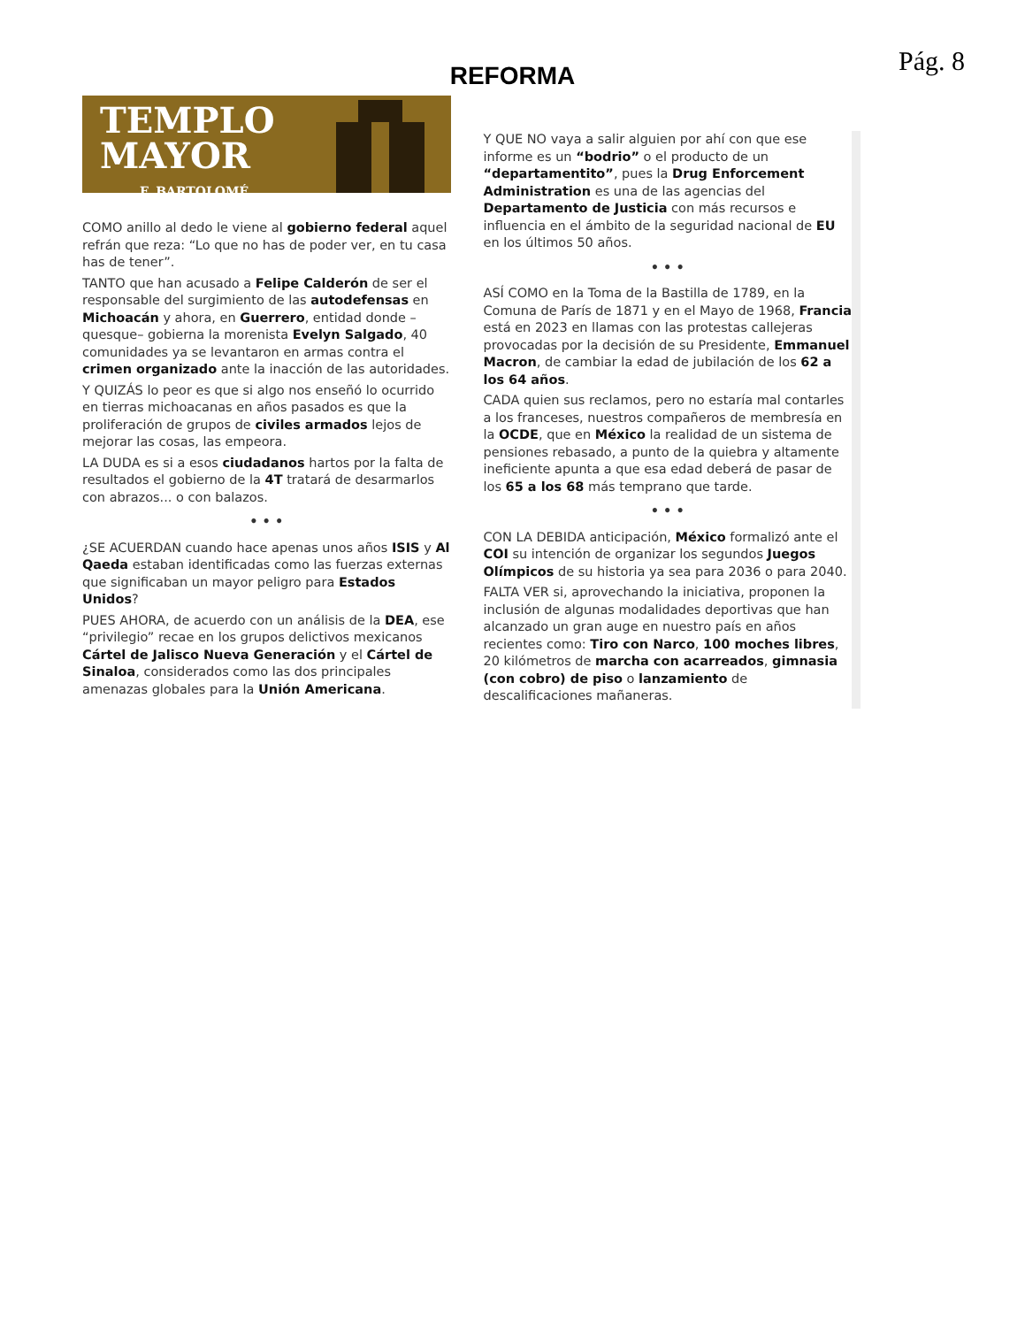Pág. 8
REFORMA
TEMPLO
MAYOR
F. BARTOLOMÉ
COMO anillo al dedo le viene al gobierno federal aquel refrán que reza: “Lo que no has de poder ver, en tu casa has de tener”.
TANTO que han acusado a Felipe Calderón de ser el responsable del surgimiento de las autodefensas en Michoacán y ahora, en Guerrero, entidad donde –quesque– gobierna la morenista Evelyn Salgado, 40 comunidades ya se levantaron en armas contra el crimen organizado ante la inacción de las autoridades.
Y QUIZÁS lo peor es que si algo nos enseñó lo ocurrido en tierras michoacanas en años pasados es que la proliferación de grupos de civiles armados lejos de mejorar las cosas, las empeora.
LA DUDA es si a esos ciudadanos hartos por la falta de resultados el gobierno de la 4T tratará de desarmarlos con abrazos... o con balazos.
• • •
¿SE ACUERDAN cuando hace apenas unos años ISIS y Al Qaeda estaban identificadas como las fuerzas externas que significaban un mayor peligro para Estados Unidos?
PUES AHORA, de acuerdo con un análisis de la DEA, ese “privilegio” recae en los grupos delictivos mexicanos Cártel de Jalisco Nueva Generación y el Cártel de Sinaloa, considerados como las dos principales amenazas globales para la Unión Americana.
Y QUE NO vaya a salir alguien por ahí con que ese informe es un “bodrio” o el producto de un “departamentito”, pues la Drug Enforcement Administration es una de las agencias del Departamento de Justicia con más recursos e influencia en el ámbito de la seguridad nacional de EU en los últimos 50 años.
• • •
ASÍ COMO en la Toma de la Bastilla de 1789, en la Comuna de París de 1871 y en el Mayo de 1968, Francia está en 2023 en llamas con las protestas callejeras provocadas por la decisión de su Presidente, Emmanuel Macron, de cambiar la edad de jubilación de los 62 a los 64 años.
CADA quien sus reclamos, pero no estaría mal contarles a los franceses, nuestros compañeros de membresía en la OCDE, que en México la realidad de un sistema de pensiones rebasado, a punto de la quiebra y altamente ineficiente apunta a que esa edad deberá de pasar de los 65 a los 68 más temprano que tarde.
• • •
CON LA DEBIDA anticipación, México formalizó ante el COI su intención de organizar los segundos Juegos Olímpicos de su historia ya sea para 2036 o para 2040.
FALTA VER si, aprovechando la iniciativa, proponen la inclusión de algunas modalidades deportivas que han alcanzado un gran auge en nuestro país en años recientes como: Tiro con Narco, 100 moches libres, 20 kilómetros de marcha con acarreados, gimnasia (con cobro) de piso o lanzamiento de descalificaciones mañaneras.